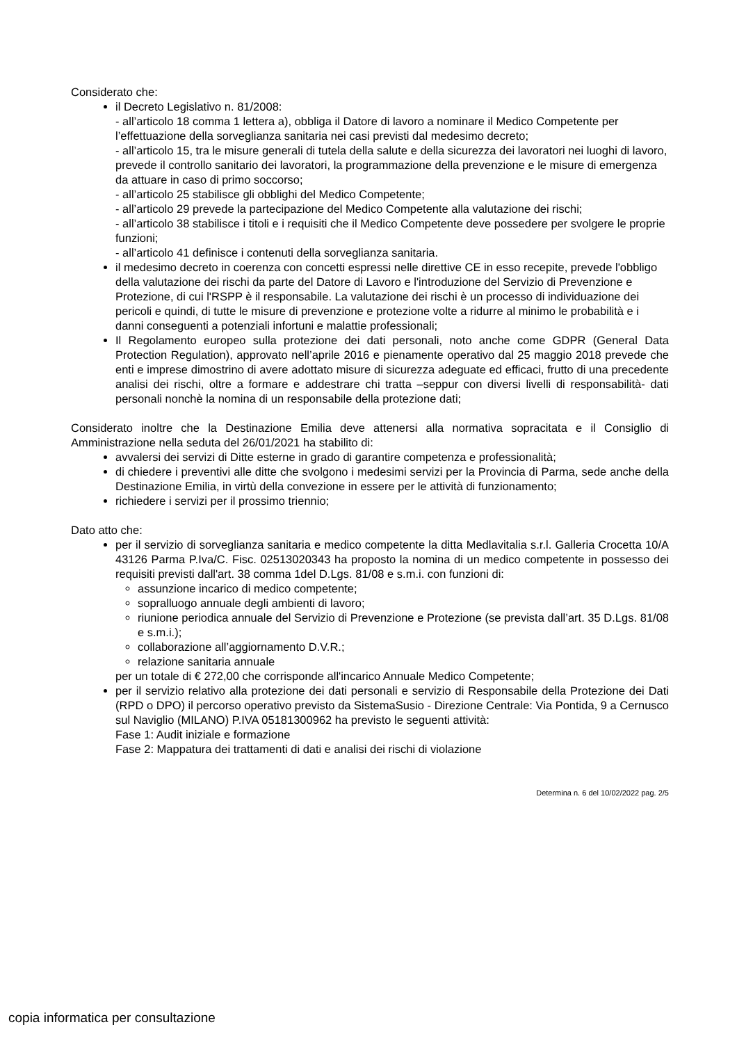Considerato che:
il Decreto Legislativo n. 81/2008:
- all’articolo 18 comma 1 lettera a), obbliga il Datore di lavoro a nominare il Medico Competente per l’effettuazione della sorveglianza sanitaria nei casi previsti dal medesimo decreto;
- all’articolo 15, tra le misure generali di tutela della salute e della sicurezza dei lavoratori nei luoghi di lavoro, prevede il controllo sanitario dei lavoratori, la programmazione della prevenzione e le misure di emergenza da attuare in caso di primo soccorso;
- all’articolo 25 stabilisce gli obblighi del Medico Competente;
- all’articolo 29 prevede la partecipazione del Medico Competente alla valutazione dei rischi;
- all’articolo 38 stabilisce i titoli e i requisiti che il Medico Competente deve possedere per svolgere le proprie funzioni;
- all’articolo 41 definisce i contenuti della sorveglianza sanitaria.
il medesimo decreto in coerenza con concetti espressi nelle direttive CE in esso recepite, prevede l'obbligo della valutazione dei rischi da parte del Datore di Lavoro e l'introduzione del Servizio di Prevenzione e Protezione, di cui l'RSPP è il responsabile. La valutazione dei rischi è un processo di individuazione dei pericoli e quindi, di tutte le misure di prevenzione e protezione volte a ridurre al minimo le probabilità e i danni conseguenti a potenziali infortuni e malattie professionali;
Il Regolamento europeo sulla protezione dei dati personali, noto anche come GDPR (General Data Protection Regulation), approvato nell’aprile 2016 e pienamente operativo dal 25 maggio 2018 prevede che enti e imprese dimostrino di avere adottato misure di sicurezza adeguate ed efficaci, frutto di una precedente analisi dei rischi, oltre a formare e addestrare chi tratta –seppur con diversi livelli di responsabilità- dati personali nonchè la nomina di un responsabile della protezione dati;
Considerato inoltre che la Destinazione Emilia deve attenersi alla normativa sopracitata e il Consiglio di Amministrazione nella seduta del 26/01/2021 ha stabilito di:
avvalersi dei servizi di Ditte esterne in grado di garantire competenza e professionalità;
di chiedere i preventivi alle ditte che svolgono i medesimi servizi per la Provincia di Parma, sede anche della Destinazione Emilia, in virtù della convezione in essere per le attività di funzionamento;
richiedere i servizi per il prossimo triennio;
Dato atto che:
per il servizio di sorveglianza sanitaria e medico competente la ditta Medlavitalia s.r.l. Galleria Crocetta 10/A 43126 Parma P.Iva/C. Fisc. 02513020343 ha proposto la nomina di un medico competente in possesso dei requisiti previsti dall'art. 38 comma 1del D.Lgs. 81/08 e s.m.i. con funzioni di:
assunzione incarico di medico competente;
sopralluogo annuale degli ambienti di lavoro;
riunione periodica annuale del Servizio di Prevenzione e Protezione (se prevista dall’art. 35 D.Lgs. 81/08 e s.m.i.);
collaborazione all’aggiornamento D.V.R.;
relazione sanitaria annuale
per un totale di € 272,00 che corrisponde all'incarico Annuale Medico Competente;
per il servizio relativo alla protezione dei dati personali e servizio di Responsabile della Protezione dei Dati (RPD o DPO) il percorso operativo previsto da SistemaSusio - Direzione Centrale: Via Pontida, 9 a Cernusco sul Naviglio (MILANO) P.IVA 05181300962 ha previsto le seguenti attività:
Fase 1: Audit iniziale e formazione
Fase 2: Mappatura dei trattamenti di dati e analisi dei rischi di violazione
Determina n. 6 del 10/02/2022 pag. 2/5
copia informatica per consultazione